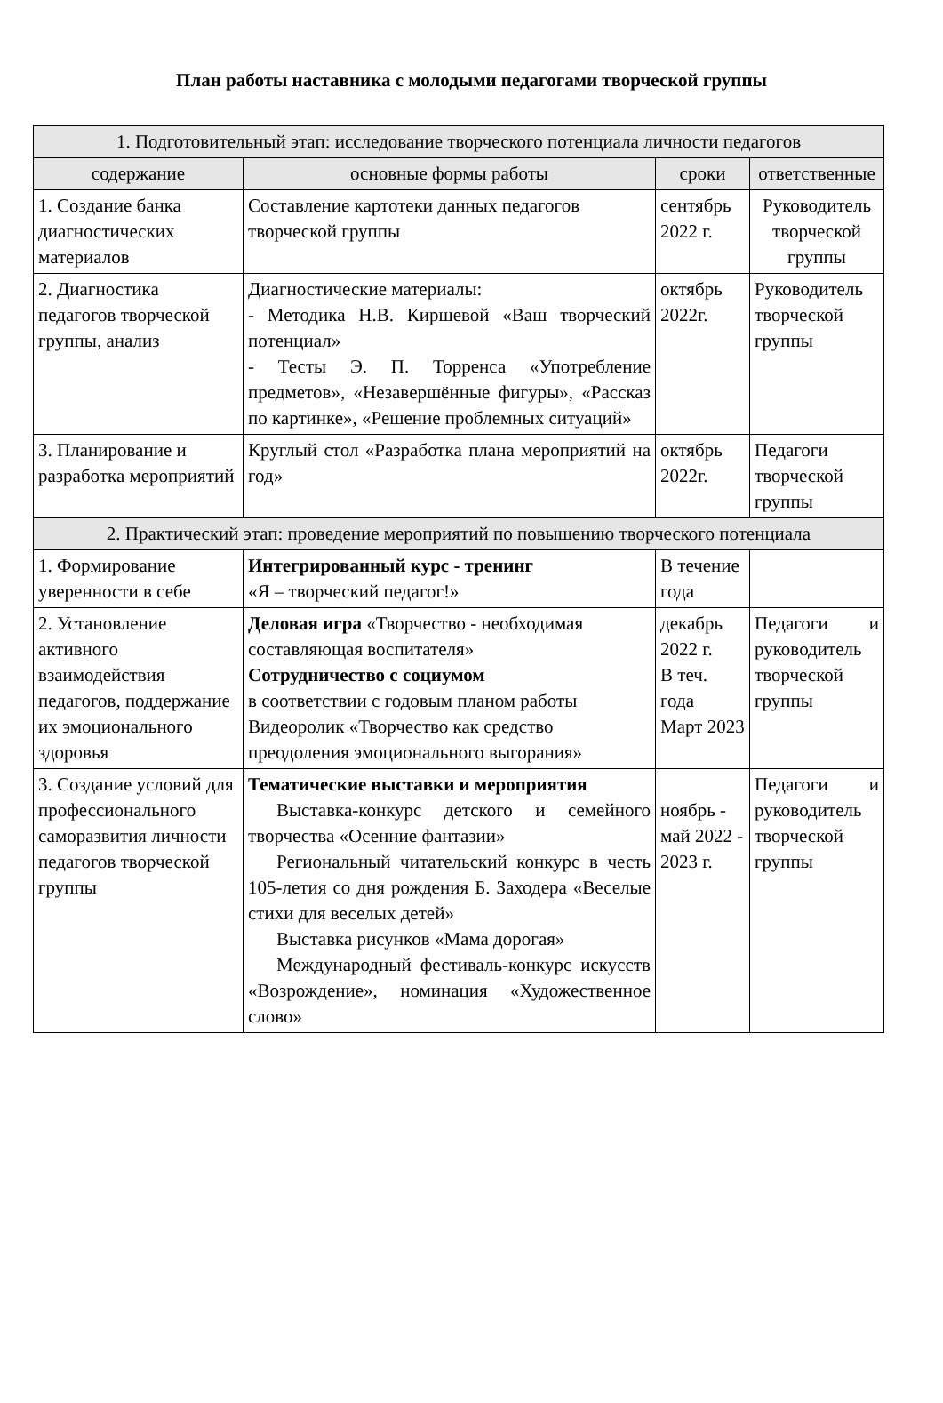План работы наставника с молодыми педагогами творческой группы
| 1. Подготовительный этап: исследование творческого потенциала личности педагогов | | | |
| содержание | основные формы работы | сроки | ответственные |
| 1. Создание банка диагностических материалов | Составление картотеки данных педагогов творческой группы | сентябрь 2022 г. | Руководитель творческой группы |
| 2. Диагностика педагогов творческой группы, анализ | Диагностические материалы: - Методика Н.В. Киршевой «Ваш творческий потенциал» - Тесты Э. П. Торренса «Употребление предметов», «Незавершённые фигуры», «Рассказ по картинке», «Решение проблемных ситуаций» | октябрь 2022г. | Руководитель творческой группы |
| 3. Планирование и разработка мероприятий | Круглый стол «Разработка плана мероприятий на год» | октябрь 2022г. | Педагоги творческой группы |
| 2. Практический этап: проведение мероприятий по повышению творческого потенциала | | | |
| 1. Формирование уверенности в себе | Интегрированный курс - тренинг «Я – творческий педагог!» | В течение года | |
| 2. Установление активного взаимодействия педагогов, поддержание их эмоционального здоровья | Деловая игра «Творчество - необходимая составляющая воспитателя» Сотрудничество с социумом в соответствии с годовым планом работы Видеоролик «Творчество как средство преодоления эмоционального выгорания» | декабрь 2022 г. В теч. года Март 2023 | Педагоги и руководитель творческой группы |
| 3. Создание условий для профессионального саморазвития личности педагогов творческой группы | Тематические выставки и мероприятия Выставка-конкурс детского и семейного творчества «Осенние фантазии» Региональный читательский конкурс в честь 105-летия со дня рождения Б. Заходера «Веселые стихи для веселых детей» Выставка рисунков «Мама дорогая» Международный фестиваль-конкурс искусств «Возрождение», номинация «Художественное слово» | ноябрь - май 2022 - 2023 г. | Педагоги и руководитель творческой группы |